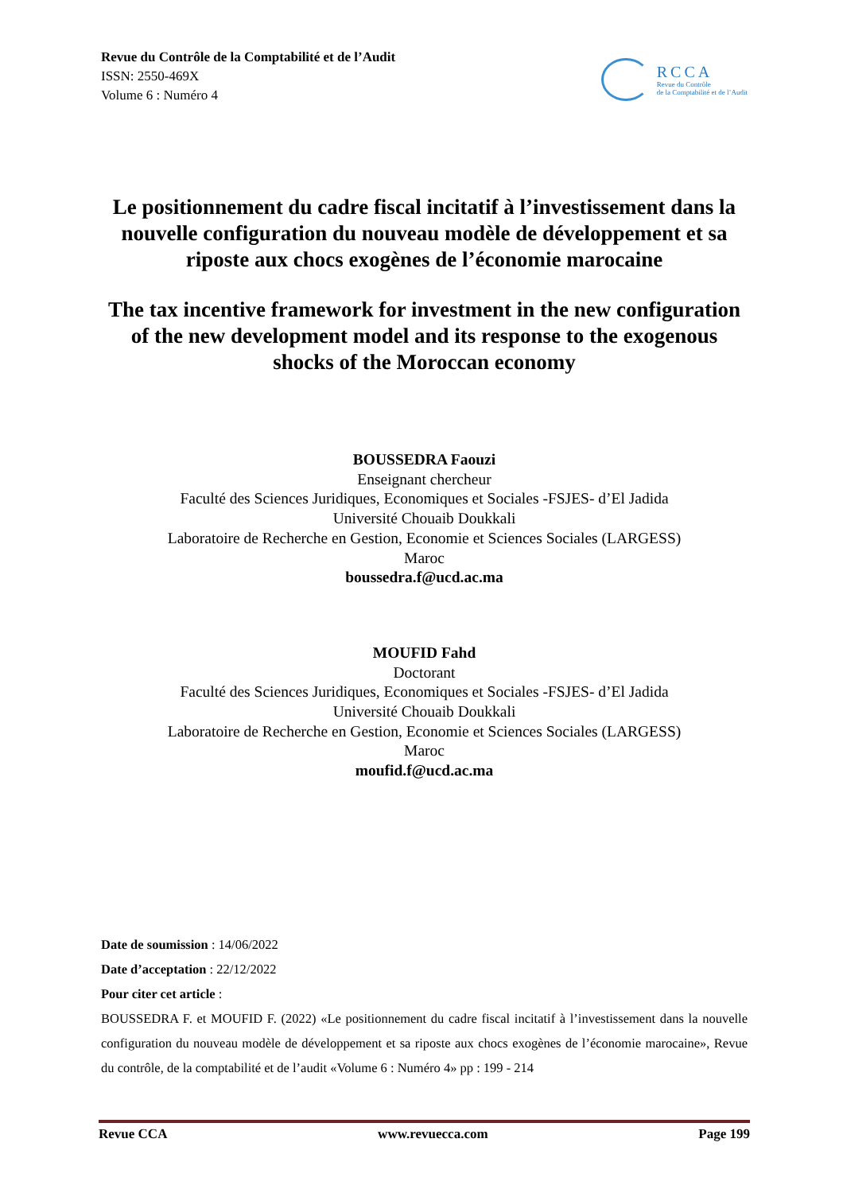Revue du Contrôle de la Comptabilité et de l’Audit
ISSN: 2550-469X
Volume 6 : Numéro 4
RCCA
Revue du Contrôle
de la Comptabilité et de l’Audit
Le positionnement du cadre fiscal incitatif à l’investissement dans la nouvelle configuration du nouveau modèle de développement et sa riposte aux chocs exogènes de l’économie marocaine
The tax incentive framework for investment in the new configuration of the new development model and its response to the exogenous shocks of the Moroccan economy
BOUSSEDRA Faouzi
Enseignant chercheur
Faculté des Sciences Juridiques, Economiques et Sociales -FSJES- d’El Jadida
Université Chouaib Doukkali
Laboratoire de Recherche en Gestion, Economie et Sciences Sociales (LARGESS)
Maroc
boussedra.f@ucd.ac.ma
MOUFID Fahd
Doctorant
Faculté des Sciences Juridiques, Economiques et Sociales -FSJES- d’El Jadida
Université Chouaib Doukkali
Laboratoire de Recherche en Gestion, Economie et Sciences Sociales (LARGESS)
Maroc
moufid.f@ucd.ac.ma
Date de soumission : 14/06/2022
Date d’acceptation : 22/12/2022
Pour citer cet article :
BOUSSEDRA F. et MOUFID F. (2022) «Le positionnement du cadre fiscal incitatif à l’investissement dans la nouvelle configuration du nouveau modèle de développement et sa riposte aux chocs exogènes de l’économie marocaine», Revue du contrôle, de la comptabilité et de l’audit «Volume 6 : Numéro 4» pp : 199 - 214
Revue CCA www.revuecca.com Page 199